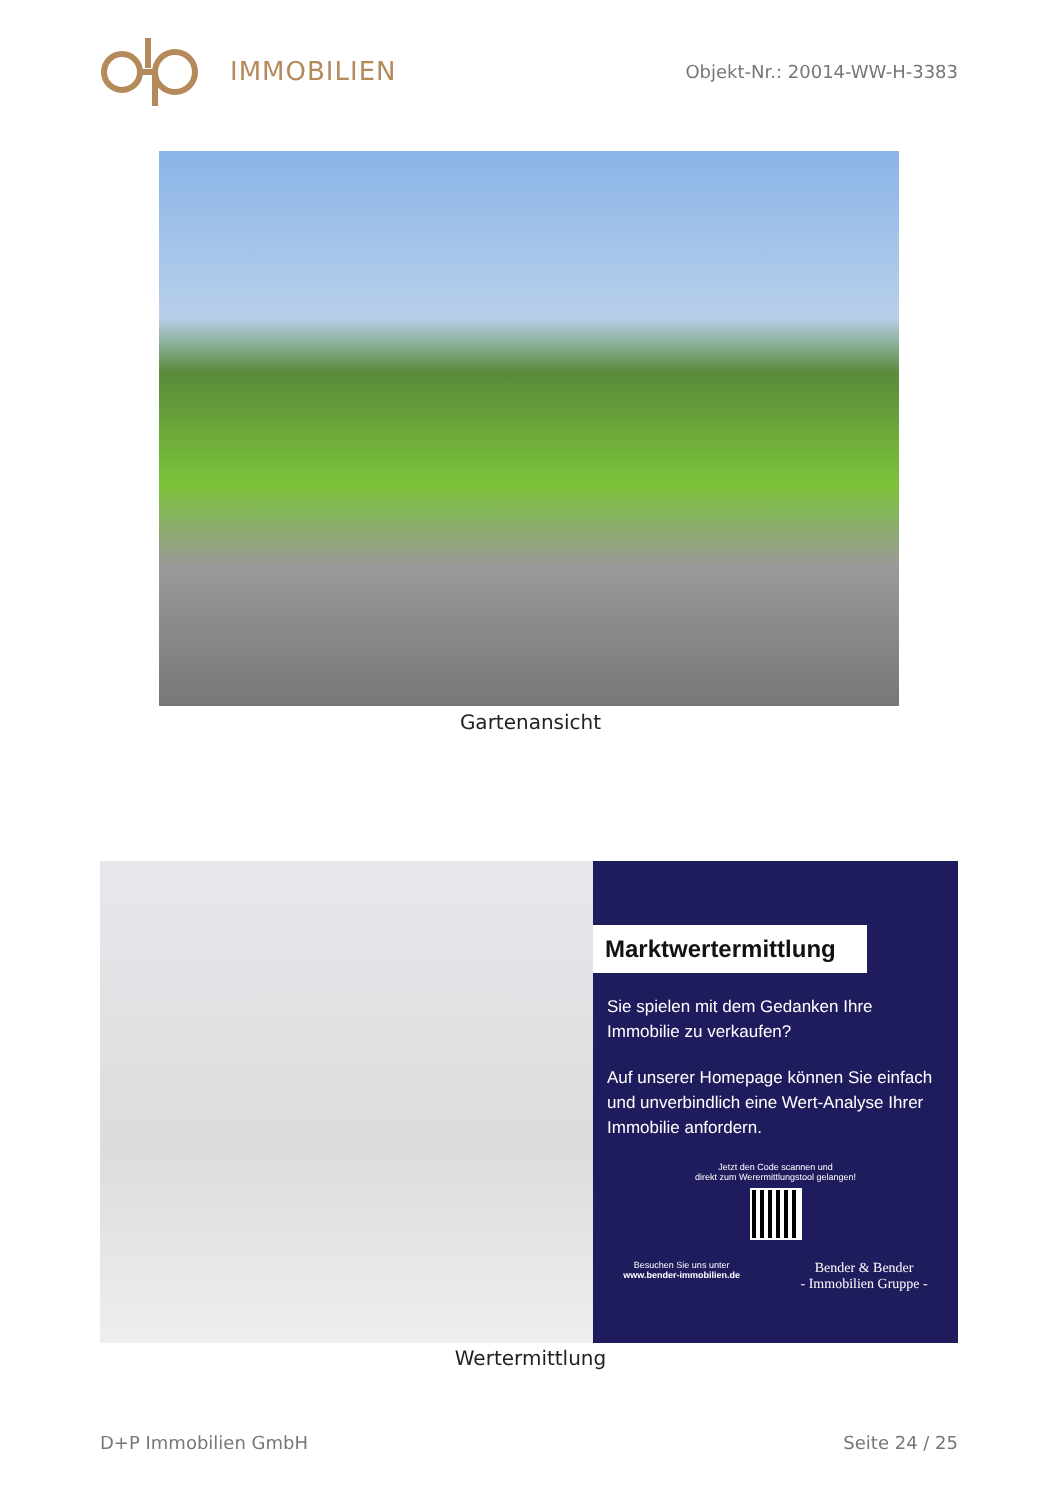IMMOBILIEN
Objekt-Nr.: 20014-WW-H-3383
Gartenansicht
Marktwertermittlung
Sie spielen mit dem Gedanken Ihre Immobilie zu verkaufen?
Auf unserer Homepage können Sie einfach und unverbindlich eine Wert-Analyse Ihrer Immobilie anfordern.
Jetzt den Code scannen und
direkt zum Werermittlungstool gelangen!
Besuchen Sie uns unter
www.bender-immobilien.de Bender & Bender
- Immobilien Gruppe -
Wertermittlung
D+P Immobilien GmbH Seite 24 / 25